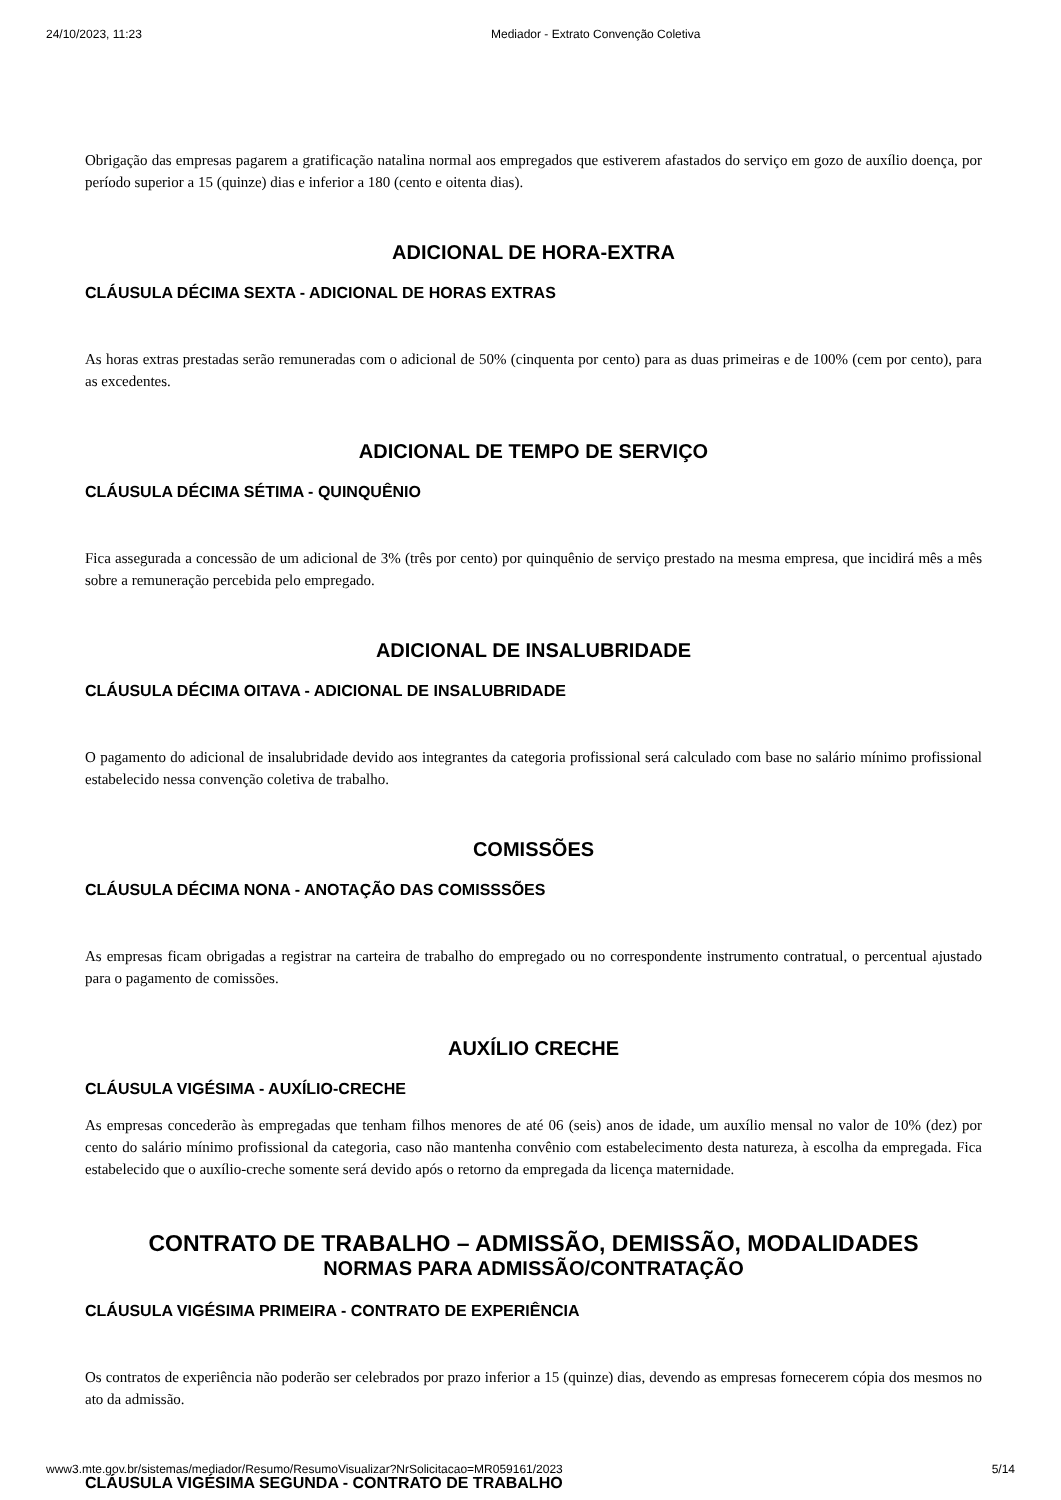24/10/2023, 11:23 Mediador - Extrato Convenção Coletiva
Obrigação das empresas pagarem a gratificação natalina normal aos empregados que estiverem afastados do serviço em gozo de auxílio doença, por período superior a 15 (quinze) dias e inferior a 180 (cento e oitenta dias).
ADICIONAL DE HORA-EXTRA
CLÁUSULA DÉCIMA SEXTA - ADICIONAL DE HORAS EXTRAS
As horas extras prestadas serão remuneradas com o adicional de 50% (cinquenta por cento) para as duas primeiras e de 100% (cem por cento), para as excedentes.
ADICIONAL DE TEMPO DE SERVIÇO
CLÁUSULA DÉCIMA SÉTIMA - QUINQUÊNIO
Fica assegurada a concessão de um adicional de 3% (três por cento) por quinquênio de serviço prestado na mesma empresa, que incidirá mês a mês sobre a remuneração percebida pelo empregado.
ADICIONAL DE INSALUBRIDADE
CLÁUSULA DÉCIMA OITAVA - ADICIONAL DE INSALUBRIDADE
O pagamento do adicional de insalubridade devido aos integrantes da categoria profissional será calculado com base no salário mínimo profissional estabelecido nessa convenção coletiva de trabalho.
COMISSÕES
CLÁUSULA DÉCIMA NONA - ANOTAÇÃO DAS COMISSSÕES
As empresas ficam obrigadas a registrar na carteira de trabalho do empregado ou no correspondente instrumento contratual, o percentual ajustado para o pagamento de comissões.
AUXÍLIO CRECHE
CLÁUSULA VIGÉSIMA - AUXÍLIO-CRECHE
As empresas concederão às empregadas que tenham filhos menores de até 06 (seis) anos de idade, um auxílio mensal no valor de 10% (dez) por cento do salário mínimo profissional da categoria, caso não mantenha convênio com estabelecimento desta natureza, à escolha da empregada. Fica estabelecido que o auxílio-creche somente será devido após o retorno da empregada da licença maternidade.
CONTRATO DE TRABALHO – ADMISSÃO, DEMISSÃO, MODALIDADES
NORMAS PARA ADMISSÃO/CONTRATAÇÃO
CLÁUSULA VIGÉSIMA PRIMEIRA - CONTRATO DE EXPERIÊNCIA
Os contratos de experiência não poderão ser celebrados por prazo inferior a 15 (quinze) dias, devendo as empresas fornecerem cópia dos mesmos no ato da admissão.
CLÁUSULA VIGÉSIMA SEGUNDA - CONTRATO DE TRABALHO
www3.mte.gov.br/sistemas/mediador/Resumo/ResumoVisualizar?NrSolicitacao=MR059161/2023 5/14